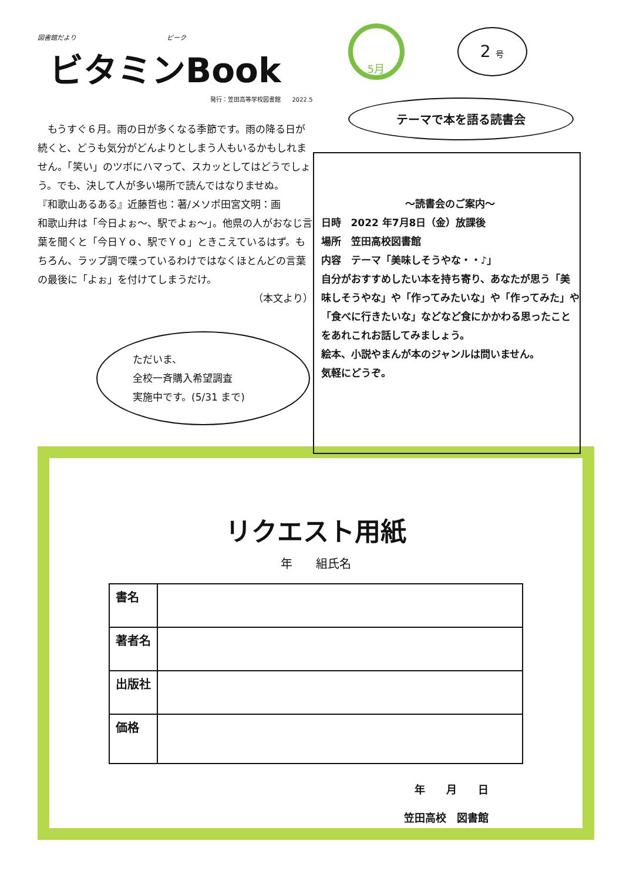図書館だより　　　　　　　　　　　　　　ビーク
ビタミンBook
発行：笠田高等学校図書館　　2022.5
　もうすぐ６月。雨の日が多くなる季節です。雨の降る日が続くと、どうも気分がどんよりとしまう人もいるかもしれません。「笑い」のツボにハマって、スカッとしてはどうでしょう。でも、決して人が多い場所で読んではなりませぬ。
『和歌山あるある』近藤哲也：著/メソポ田宮文明：画
和歌山弁は「今日よぉ～、駅でよぉ～」。他県の人がおなじ言葉を聞くと「今日Ｙｏ、駅でＹｏ」ときこえているはず。もちろん、ラップ調で喋っているわけではなくほとんどの言葉の最後に「よぉ」を付けてしまうだけ。
（本文より）
ただいま、
全校一斉購入希望調査
実施中です。(5/31 まで)
5月
2 号
テーマで本を語る読書会
～読書会のご案内～
日時　2022 年7月8日（金）放課後
場所　笠田高校図書館
内容　テーマ「美味しそうやな・・♪」
自分がおすすめしたい本を持ち寄り、あなたが思う「美味しそうやな」や「作ってみたいな」や「作ってみた」や「食べに行きたいな」などなど食にかかわる思ったことをあれこれお話してみましょう。
絵本、小説やまんが本のジャンルは問いません。
気軽にどうぞ。
リクエスト用紙
年　　組氏名
| 書名 | |
| 著者名 | |
| 出版社 | |
| 価格 | |
年　　月　　日
笠田高校　図書館